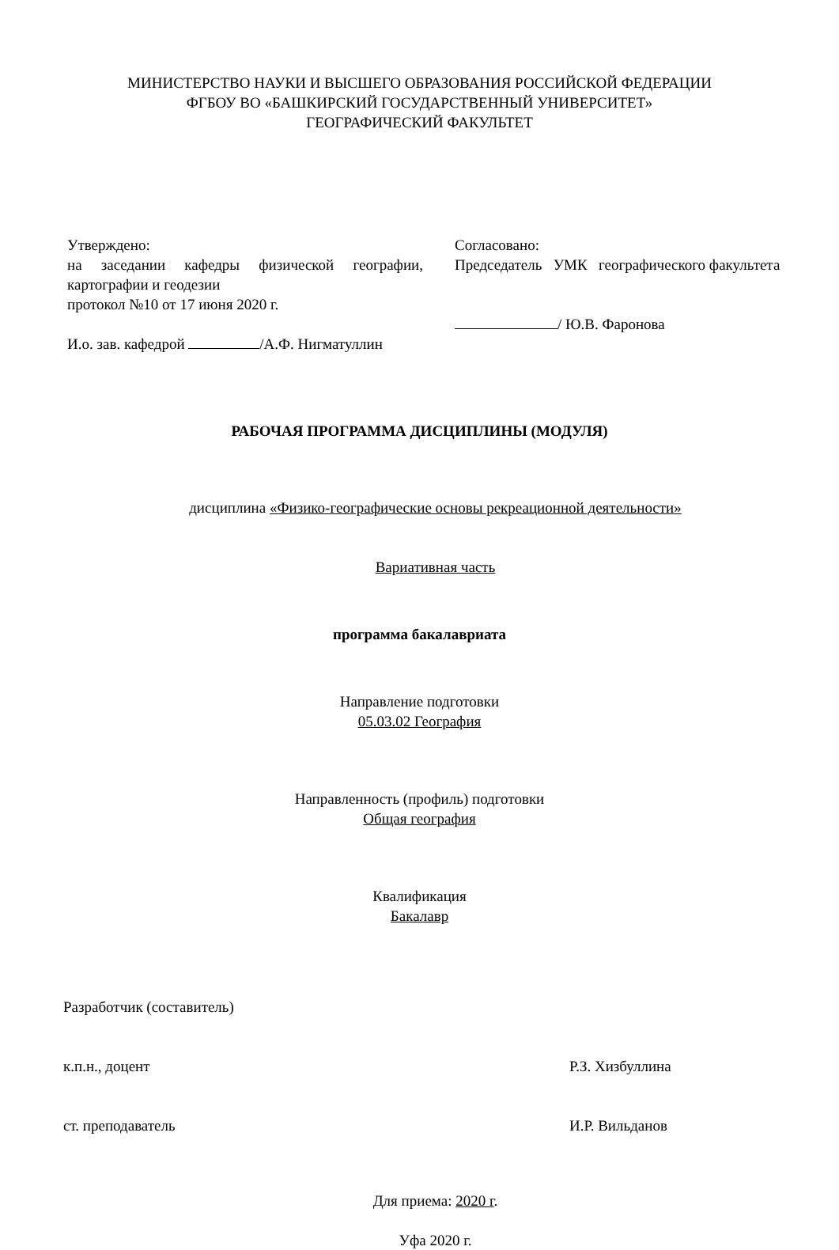МИНИСТЕРСТВО НАУКИ И ВЫСШЕГО ОБРАЗОВАНИЯ РОССИЙСКОЙ ФЕДЕРАЦИИ
ФГБОУ ВО «БАШКИРСКИЙ ГОСУДАРСТВЕННЫЙ УНИВЕРСИТЕТ»
ГЕОГРАФИЧЕСКИЙ ФАКУЛЬТЕТ
Утверждено:
на заседании кафедры физической географии, картографии и геодезии
протокол №10 от 17 июня 2020 г.
И.о. зав. кафедрой /А.Ф. Нигматуллин
Согласовано:
Председатель УМК географического факультета
/ Ю.В. Фаронова
РАБОЧАЯ ПРОГРАММА ДИСЦИПЛИНЫ (МОДУЛЯ)
дисциплина «Физико-географические основы рекреационной деятельности»
Вариативная часть
программа бакалавриата
Направление подготовки
05.03.02 География
Направленность (профиль) подготовки
Общая география
Квалификация
Бакалавр
Разработчик (составитель)
к.п.н., доцент Р.З. Хизбуллина
ст. преподаватель И.Р. Вильданов
Для приема: 2020 г.
Уфа 2020 г.